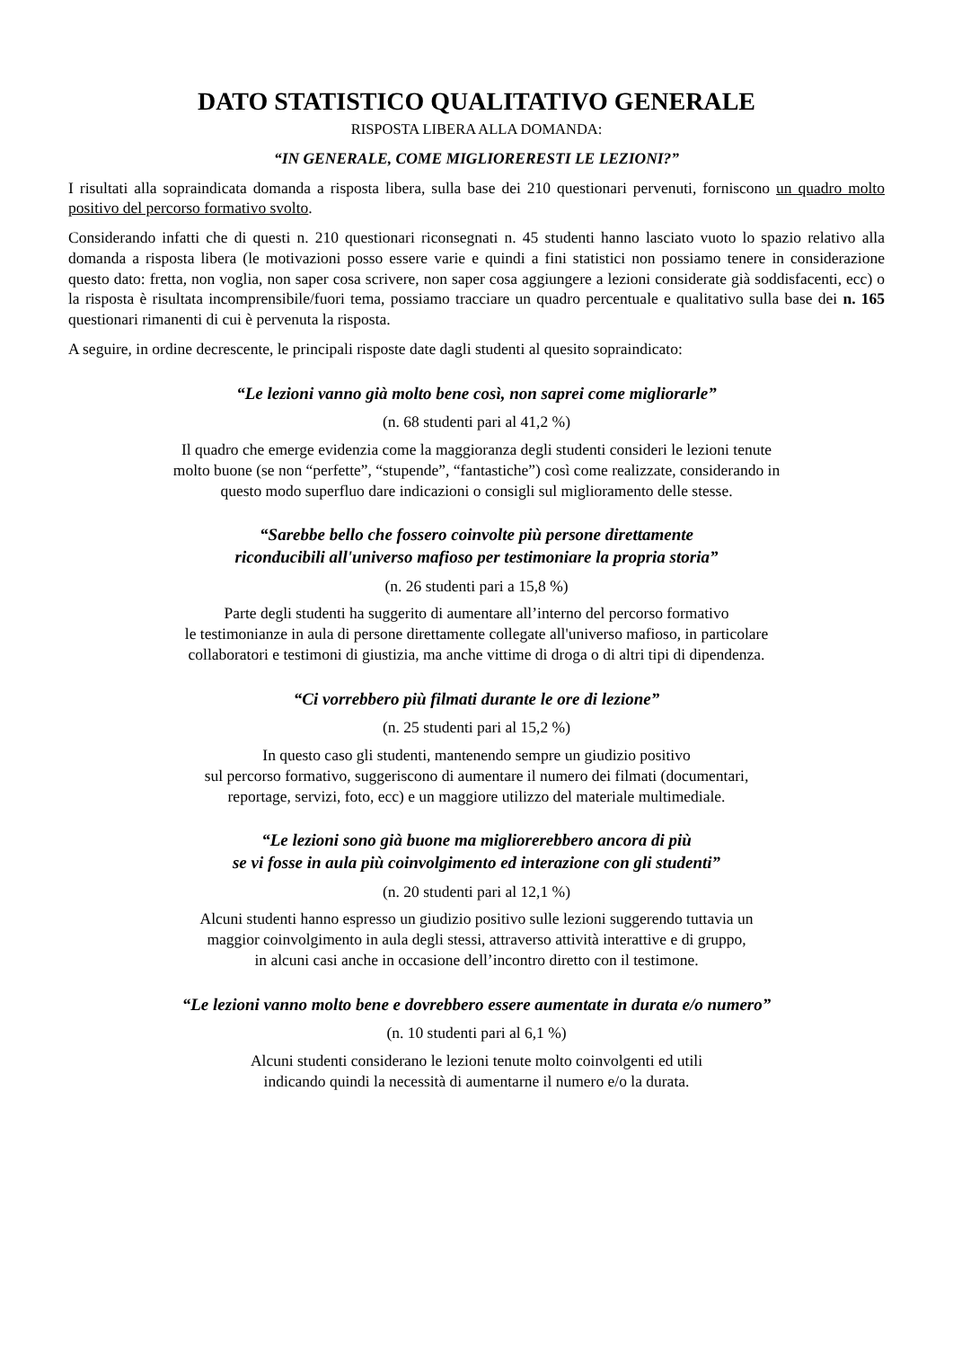DATO STATISTICO QUALITATIVO GENERALE
RISPOSTA LIBERA ALLA DOMANDA:
“IN GENERALE, COME MIGLIORERESTI LE LEZIONI?”
I risultati alla sopraindicata domanda a risposta libera, sulla base dei 210 questionari pervenuti, forniscono un quadro molto positivo del percorso formativo svolto.
Considerando infatti che di questi n. 210 questionari riconsegnati n. 45 studenti hanno lasciato vuoto lo spazio relativo alla domanda a risposta libera (le motivazioni posso essere varie e quindi a fini statistici non possiamo tenere in considerazione questo dato: fretta, non voglia, non saper cosa scrivere, non saper cosa aggiungere a lezioni considerate già soddisfacenti, ecc) o la risposta è risultata incomprensibile/fuori tema, possiamo tracciare un quadro percentuale e qualitativo sulla base dei n. 165 questionari rimanenti di cui è pervenuta la risposta.
A seguire, in ordine decrescente, le principali risposte date dagli studenti al quesito sopraindicato:
“Le lezioni vanno già molto bene così, non saprei come migliorarle”
(n. 68 studenti pari al 41,2 %)
Il quadro che emerge evidenzia come la maggioranza degli studenti consideri le lezioni tenute
molto buone (se non “perfette”, “stupende”, “fantastiche”) così come realizzate, considerando in
questo modo superfluo dare indicazioni o consigli sul miglioramento delle stesse.
“Sarebbe bello che fossero coinvolte più persone direttamente
riconducibili all'universo mafioso per testimoniare la propria storia”
(n. 26 studenti pari a 15,8 %)
Parte degli studenti ha suggerito di aumentare all’interno del percorso formativo
le testimonianze in aula di persone direttamente collegate all'universo mafioso, in particolare
collaboratori e testimoni di giustizia, ma anche vittime di droga o di altri tipi di dipendenza.
“Ci vorrebbero più filmati durante le ore di lezione”
(n. 25 studenti pari al 15,2 %)
In questo caso gli studenti, mantenendo sempre un giudizio positivo
sul percorso formativo, suggeriscono di aumentare il numero dei filmati (documentari,
reportage, servizi, foto, ecc) e un maggiore utilizzo del materiale multimediale.
“Le lezioni sono già buone ma migliorerebbero ancora di più
se vi fosse in aula più coinvolgimento ed interazione con gli studenti”
(n. 20 studenti pari al 12,1 %)
Alcuni studenti hanno espresso un giudizio positivo sulle lezioni suggerendo tuttavia un
maggior coinvolgimento in aula degli stessi, attraverso attività interattive e di gruppo,
in alcuni casi anche in occasione dell’incontro diretto con il testimone.
“Le lezioni vanno molto bene e dovrebbero essere aumentate in durata e/o numero”
(n. 10 studenti pari al 6,1 %)
Alcuni studenti considerano le lezioni tenute molto coinvolgenti ed utili
indicando quindi la necessità di aumentarne il numero e/o la durata.